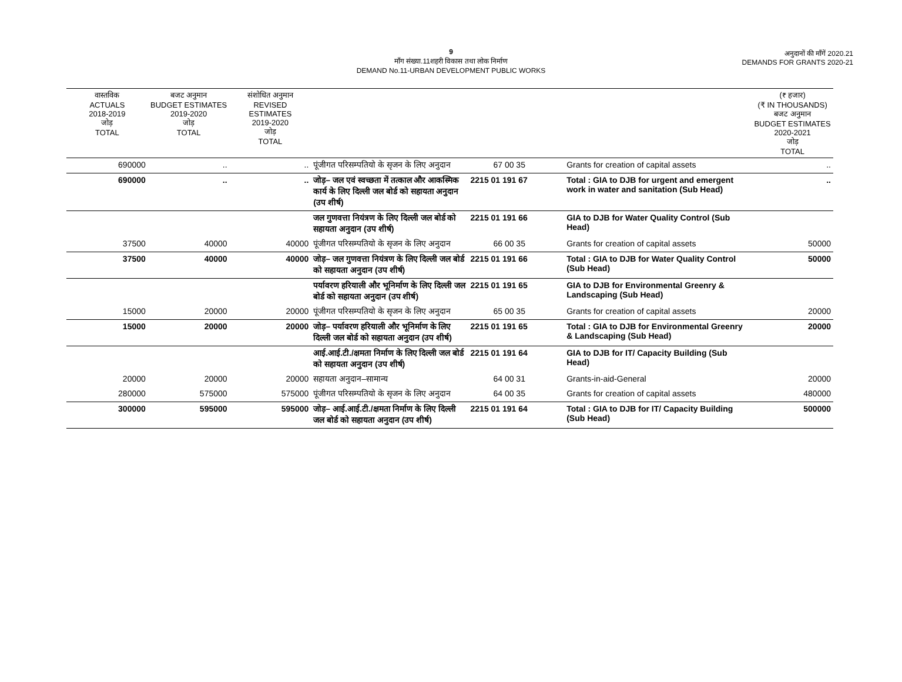9
माँग संख्या.11शहरी विकास तथा लोक निर्माण
DEMAND No.11-URBAN DEVELOPMENT PUBLIC WORKS
अनुदानों की माँगें 2020.21
DEMANDS FOR GRANTS 2020-21
| वास्तविक ACTUALS 2018-2019 जोड़ TOTAL | बजट अनुमान BUDGET ESTIMATES 2019-2020 जोड़ TOTAL | संशोधित अनुमान REVISED ESTIMATES 2019-2020 जोड़ TOTAL | | | | (₹ हजार) (₹ IN THOUSANDS) बजट अनुमान BUDGET ESTIMATES 2020-2021 जोड़ TOTAL |
| --- | --- | --- | --- | --- | --- | --- |
| 690000 | .. | .. | पूंजीगत परिसम्पतियो के सृजन के लिए अनुदान | 67 00 35 | Grants for creation of capital assets | .. |
| 690000 | .. | .. | जोड़– जल एवं स्वच्छता में तत्काल और आकस्मिक कार्य के लिए दिल्ली जल बोर्ड को सहायता अनुदान (उप शीर्ष) | 2215 01 191 67 | Total : GIA to DJB for urgent and emergent work in water and sanitation (Sub Head) | .. |
| | | | जल गुणवत्ता नियंत्रण के लिए दिल्ली जल बोर्ड को सहायता अनुदान (उप शीर्ष) | 2215 01 191 66 | GIA to DJB for Water Quality Control (Sub Head) | |
| 37500 | 40000 | 40000 | पूंजीगत परिसम्पतियो के सृजन के लिए अनुदान | 66 00 35 | Grants for creation of capital assets | 50000 |
| 37500 | 40000 | 40000 | जोड़– जल गुणवत्ता नियंत्रण के लिए दिल्ली जल बोर्ड को सहायता अनुदान (उप शीर्ष) | 2215 01 191 66 | Total : GIA to DJB for Water Quality Control (Sub Head) | 50000 |
| | | | पर्यावरण हरियाली और भूनिर्माण के लिए दिल्ली जल बोर्ड को सहायता अनुदान (उप शीर्ष) | 2215 01 191 65 | GIA to DJB for Environmental Greenry & Landscaping (Sub Head) | |
| 15000 | 20000 | 20000 | पूंजीगत परिसम्पतियो के सृजन के लिए अनुदान | 65 00 35 | Grants for creation of capital assets | 20000 |
| 15000 | 20000 | 20000 | जोड़– पर्यावरण हरियाली और भूनिर्माण के लिए दिल्ली जल बोर्ड को सहायता अनुदान (उप शीर्ष) | 2215 01 191 65 | Total : GIA to DJB for Environmental Greenry & Landscaping (Sub Head) | 20000 |
| | | | आई.आई.टी./क्षमता निर्माण के लिए दिल्ली जल बोर्ड को सहायता अनुदान (उप शीर्ष) | 2215 01 191 64 | GIA to DJB for IT/ Capacity Building (Sub Head) | |
| 20000 | 20000 | 20000 | सहायता अनुदान–सामान्य | 64 00 31 | Grants-in-aid-General | 20000 |
| 280000 | 575000 | 575000 | पूंजीगत परिसम्पतियो के सृजन के लिए अनुदान | 64 00 35 | Grants for creation of capital assets | 480000 |
| 300000 | 595000 | 595000 | जोड़– आई.आई.टी./क्षमता निर्माण के लिए दिल्ली जल बोर्ड को सहायता अनुदान (उप शीर्ष) | 2215 01 191 64 | Total : GIA to DJB for IT/ Capacity Building (Sub Head) | 500000 |